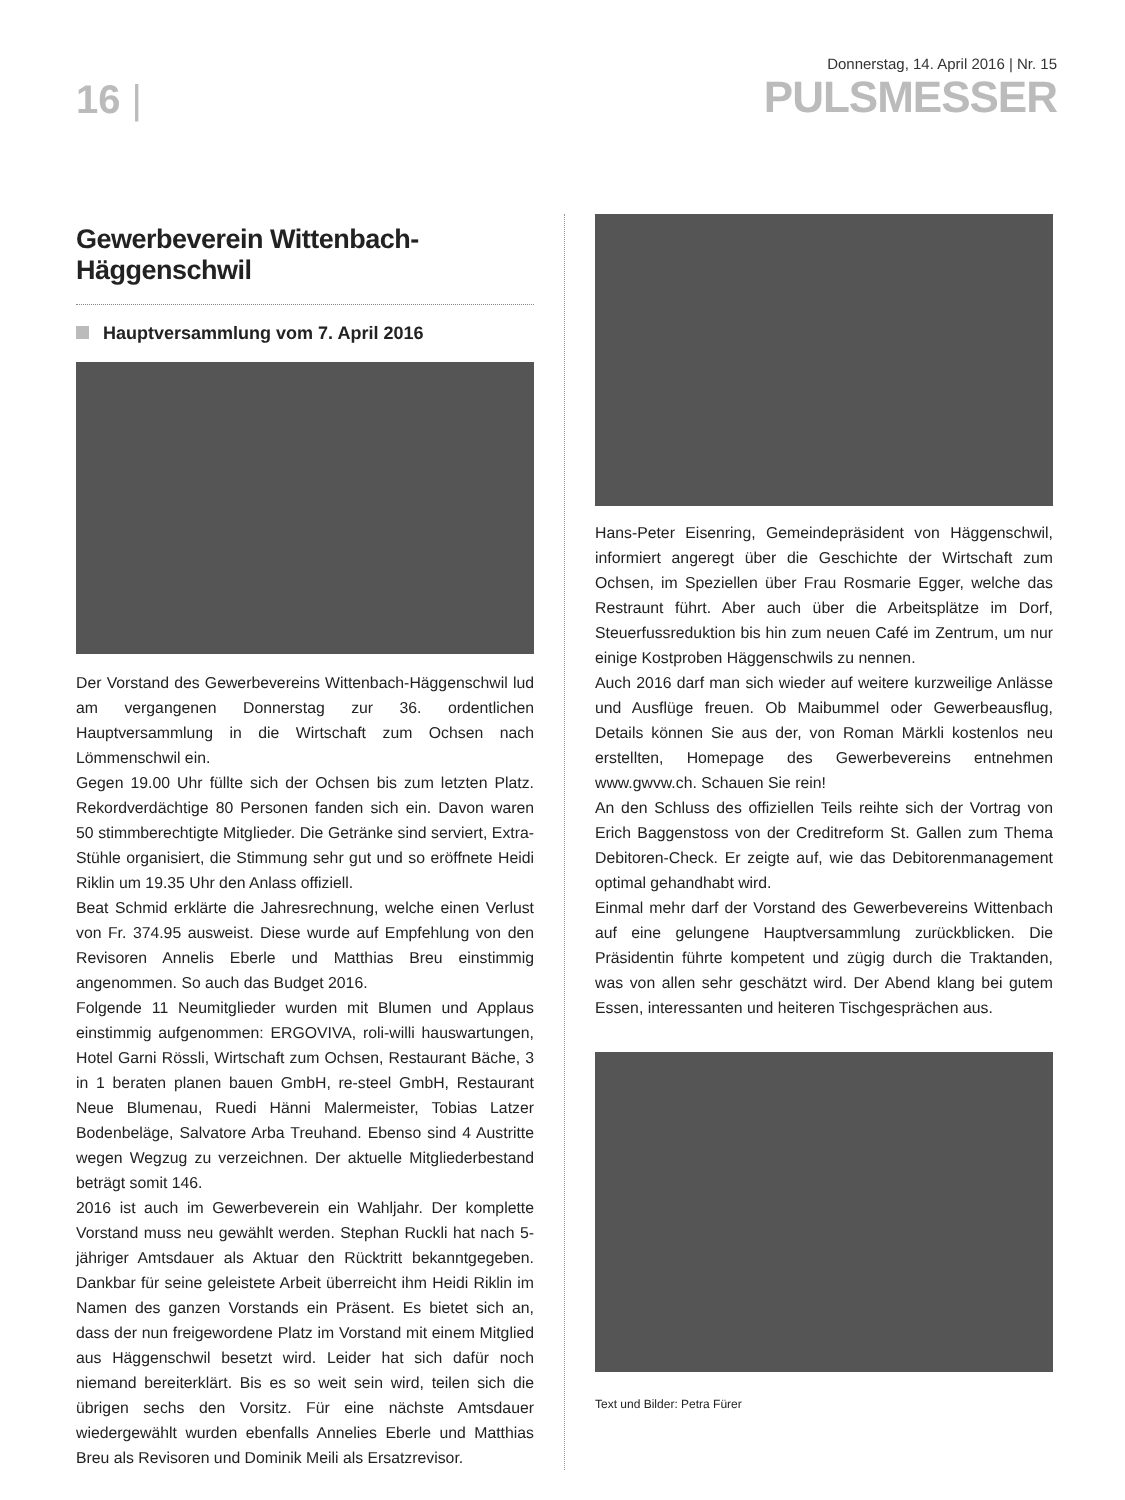16 |
Donnerstag, 14. April 2016 | Nr. 15
PULSMESSER
Gewerbeverein Wittenbach-Häggenschwil
Hauptversammlung vom 7. April 2016
Der Vorstand des Gewerbevereins Wittenbach-Häggenschwil lud am vergangenen Donnerstag zur 36. ordentlichen Hauptversammlung in die Wirtschaft zum Ochsen nach Lömmenschwil ein.
Gegen 19.00 Uhr füllte sich der Ochsen bis zum letzten Platz. Rekordverdächtige 80 Personen fanden sich ein. Davon waren 50 stimmberechtigte Mitglieder. Die Getränke sind serviert, Extra-Stühle organisiert, die Stimmung sehr gut und so eröffnete Heidi Riklin um 19.35 Uhr den Anlass offiziell.
Beat Schmid erklärte die Jahresrechnung, welche einen Verlust von Fr. 374.95 ausweist. Diese wurde auf Empfehlung von den Revisoren Annelis Eberle und Matthias Breu einstimmig angenommen. So auch das Budget 2016.
Folgende 11 Neumitglieder wurden mit Blumen und Applaus einstimmig aufgenommen: ERGOVIVA, roli-willi hauswartungen, Hotel Garni Rössli, Wirtschaft zum Ochsen, Restaurant Bäche, 3 in 1 beraten planen bauen GmbH, re-steel GmbH, Restaurant Neue Blumenau, Ruedi Hänni Malermeister, Tobias Latzer Bodenbeläge, Salvatore Arba Treuhand. Ebenso sind 4 Austritte wegen Wegzug zu verzeichnen. Der aktuelle Mitgliederbestand beträgt somit 146.
2016 ist auch im Gewerbeverein ein Wahljahr. Der komplette Vorstand muss neu gewählt werden. Stephan Ruckli hat nach 5-jähriger Amtsdauer als Aktuar den Rücktritt bekanntgegeben. Dankbar für seine geleistete Arbeit überreicht ihm Heidi Riklin im Namen des ganzen Vorstands ein Präsent. Es bietet sich an, dass der nun freigewordene Platz im Vorstand mit einem Mitglied aus Häggenschwil besetzt wird. Leider hat sich dafür noch niemand bereiterklärt. Bis es so weit sein wird, teilen sich die übrigen sechs den Vorsitz. Für eine nächste Amtsdauer wiedergewählt wurden ebenfalls Annelies Eberle und Matthias Breu als Revisoren und Dominik Meili als Ersatzrevisor.
Hans-Peter Eisenring, Gemeindepräsident von Häggenschwil, informiert angeregt über die Geschichte der Wirtschaft zum Ochsen, im Speziellen über Frau Rosmarie Egger, welche das Restraunt führt. Aber auch über die Arbeitsplätze im Dorf, Steuerfussreduktion bis hin zum neuen Café im Zentrum, um nur einige Kostproben Häggenschwils zu nennen.
Auch 2016 darf man sich wieder auf weitere kurzweilige Anlässe und Ausflüge freuen. Ob Maibummel oder Gewerbeausflug, Details können Sie aus der, von Roman Märkli kostenlos neu erstellten, Homepage des Gewerbevereins entnehmen www.gwvw.ch. Schauen Sie rein!
An den Schluss des offiziellen Teils reihte sich der Vortrag von Erich Baggenstoss von der Creditreform St. Gallen zum Thema Debitoren-Check. Er zeigte auf, wie das Debitorenmanagement optimal gehandhabt wird.
Einmal mehr darf der Vorstand des Gewerbevereins Wittenbach auf eine gelungene Hauptversammlung zurückblicken. Die Präsidentin führte kompetent und zügig durch die Traktanden, was von allen sehr geschätzt wird. Der Abend klang bei gutem Essen, interessanten und heiteren Tischgesprächen aus.
Text und Bilder: Petra Fürer